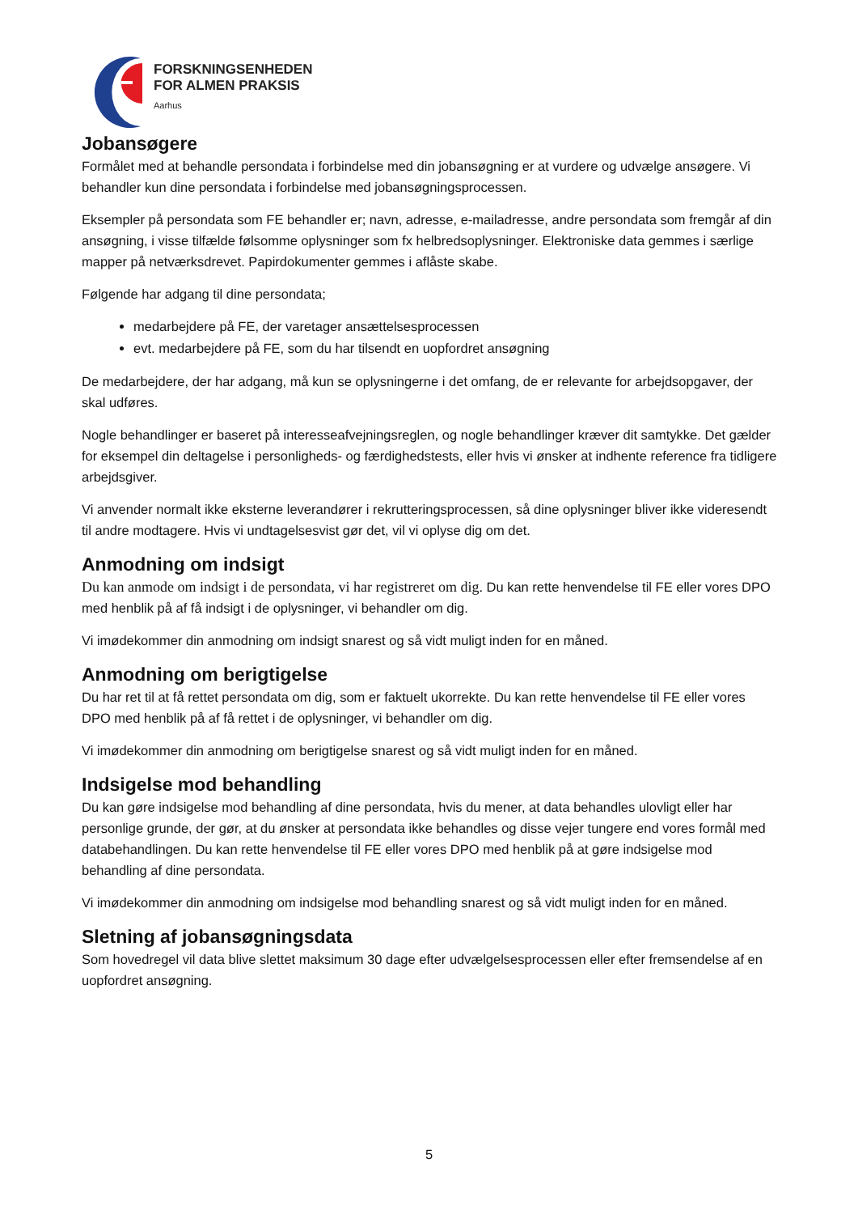FORSKNINGSENHEDEN
FOR ALMEN PRAKSIS
Aarhus
Jobansøgere
Formålet med at behandle persondata i forbindelse med din jobansøgning er at vurdere og udvælge ansøgere. Vi behandler kun dine persondata i forbindelse med jobansøgningsprocessen.
Eksempler på persondata som FE behandler er; navn, adresse, e-mailadresse, andre persondata som fremgår af din ansøgning, i visse tilfælde følsomme oplysninger som fx helbredsoplysninger. Elektroniske data gemmes i særlige mapper på netværksdrevet. Papirdokumenter gemmes i aflåste skabe.
Følgende har adgang til dine persondata;
medarbejdere på FE, der varetager ansættelsesprocessen
evt. medarbejdere på FE, som du har tilsendt en uopfordret ansøgning
De medarbejdere, der har adgang, må kun se oplysningerne i det omfang, de er relevante for arbejdsopgaver, der skal udføres.
Nogle behandlinger er baseret på interesseafvejningsreglen, og nogle behandlinger kræver dit samtykke. Det gælder for eksempel din deltagelse i personligheds- og færdighedstests, eller hvis vi ønsker at indhente reference fra tidligere arbejdsgiver.
Vi anvender normalt ikke eksterne leverandører i rekrutteringsprocessen, så dine oplysninger bliver ikke videresendt til andre modtagere. Hvis vi undtagelsesvist gør det, vil vi oplyse dig om det.
Anmodning om indsigt
Du kan anmode om indsigt i de persondata, vi har registreret om dig. Du kan rette henvendelse til FE eller vores DPO med henblik på af få indsigt i de oplysninger, vi behandler om dig.
Vi imødekommer din anmodning om indsigt snarest og så vidt muligt inden for en måned.
Anmodning om berigtigelse
Du har ret til at få rettet persondata om dig, som er faktuelt ukorrekte. Du kan rette henvendelse til FE eller vores DPO med henblik på af få rettet i de oplysninger, vi behandler om dig.
Vi imødekommer din anmodning om berigtigelse snarest og så vidt muligt inden for en måned.
Indsigelse mod behandling
Du kan gøre indsigelse mod behandling af dine persondata, hvis du mener, at data behandles ulovligt eller har personlige grunde, der gør, at du ønsker at persondata ikke behandles og disse vejer tungere end vores formål med databehandlingen. Du kan rette henvendelse til FE eller vores DPO med henblik på at gøre indsigelse mod behandling af dine persondata.
Vi imødekommer din anmodning om indsigelse mod behandling snarest og så vidt muligt inden for en måned.
Sletning af jobansøgningsdata
Som hovedregel vil data blive slettet maksimum 30 dage efter udvælgelsesprocessen eller efter fremsendelse af en uopfordret ansøgning.
5